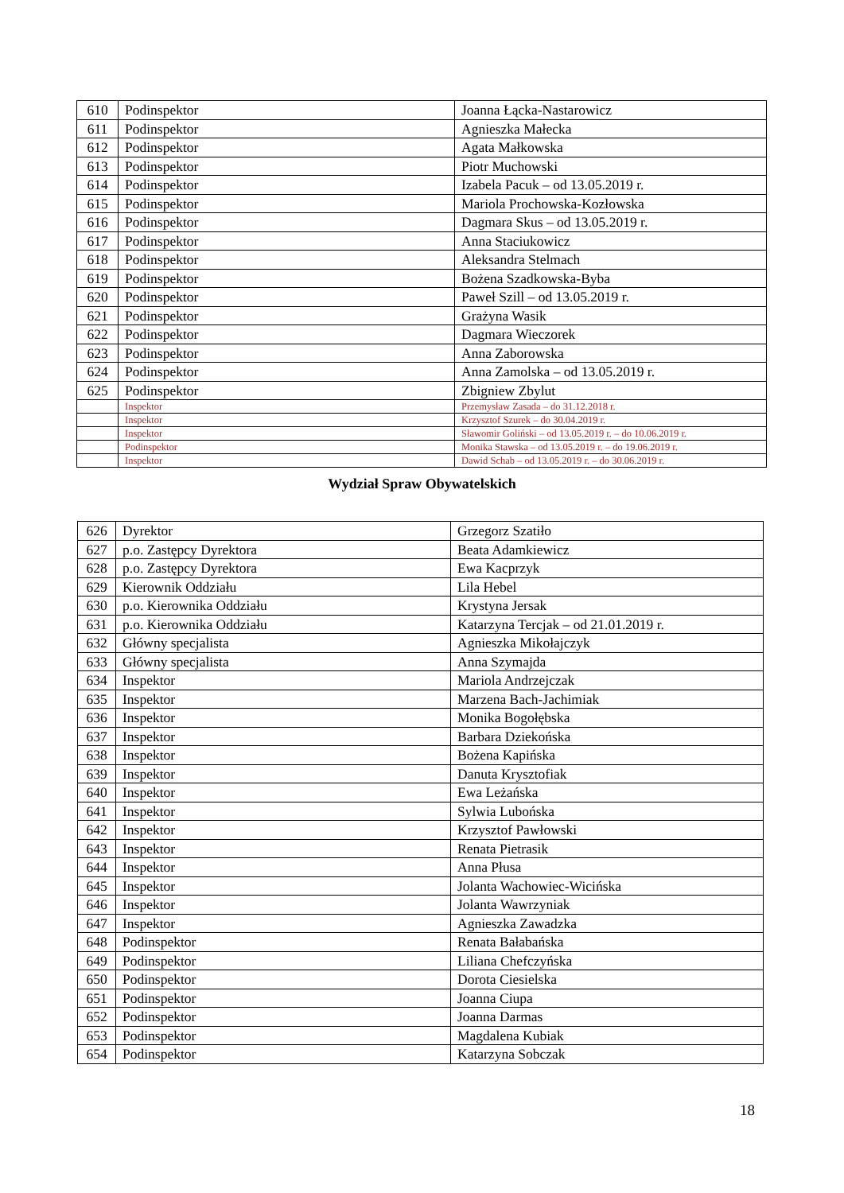| 610 | Podinspektor | Joanna Łącka-Nastarowicz |
| 611 | Podinspektor | Agnieszka Małecka |
| 612 | Podinspektor | Agata Małkowska |
| 613 | Podinspektor | Piotr Muchowski |
| 614 | Podinspektor | Izabela Pacuk – od 13.05.2019 r. |
| 615 | Podinspektor | Mariola Prochowska-Kozłowska |
| 616 | Podinspektor | Dagmara Skus – od 13.05.2019 r. |
| 617 | Podinspektor | Anna Staciukowicz |
| 618 | Podinspektor | Aleksandra Stelmach |
| 619 | Podinspektor | Bożena Szadkowska-Byba |
| 620 | Podinspektor | Paweł Szill – od 13.05.2019 r. |
| 621 | Podinspektor | Grażyna Wasik |
| 622 | Podinspektor | Dagmara Wieczorek |
| 623 | Podinspektor | Anna Zaborowska |
| 624 | Podinspektor | Anna Zamolska – od 13.05.2019 r. |
| 625 | Podinspektor | Zbigniew Zbylut |
| | Inspektor | Przemysław Zasada – do 31.12.2018 r. |
| | Inspektor | Krzysztof Szurek – do 30.04.2019 r. |
| | Inspektor | Sławomir Goliński – od 13.05.2019 r. – do 10.06.2019 r. |
| | Podinspektor | Monika Stawska – od 13.05.2019 r. – do 19.06.2019 r. |
| | Inspektor | Dawid Schab – od 13.05.2019 r. – do 30.06.2019 r. |
Wydział Spraw Obywatelskich
| 626 | Dyrektor | Grzegorz Szatiło |
| 627 | p.o. Zastępcy Dyrektora | Beata Adamkiewicz |
| 628 | p.o. Zastępcy Dyrektora | Ewa Kacprzyk |
| 629 | Kierownik Oddziału | Lila Hebel |
| 630 | p.o. Kierownika Oddziału | Krystyna Jersak |
| 631 | p.o. Kierownika Oddziału | Katarzyna Tercjak – od 21.01.2019 r. |
| 632 | Główny specjalista | Agnieszka Mikołajczyk |
| 633 | Główny specjalista | Anna Szymajda |
| 634 | Inspektor | Mariola Andrzejczak |
| 635 | Inspektor | Marzena Bach-Jachimiak |
| 636 | Inspektor | Monika Bogołębska |
| 637 | Inspektor | Barbara Dziekońska |
| 638 | Inspektor | Bożena Kapińska |
| 639 | Inspektor | Danuta Krysztofiak |
| 640 | Inspektor | Ewa Leżańska |
| 641 | Inspektor | Sylwia Lubońska |
| 642 | Inspektor | Krzysztof Pawłowski |
| 643 | Inspektor | Renata Pietrasik |
| 644 | Inspektor | Anna Płusa |
| 645 | Inspektor | Jolanta Wachowiec-Wicińska |
| 646 | Inspektor | Jolanta Wawrzyniak |
| 647 | Inspektor | Agnieszka Zawadzka |
| 648 | Podinspektor | Renata Bałabańska |
| 649 | Podinspektor | Liliana Chefczyńska |
| 650 | Podinspektor | Dorota Ciesielska |
| 651 | Podinspektor | Joanna Ciupa |
| 652 | Podinspektor | Joanna Darmas |
| 653 | Podinspektor | Magdalena Kubiak |
| 654 | Podinspektor | Katarzyna Sobczak |
18